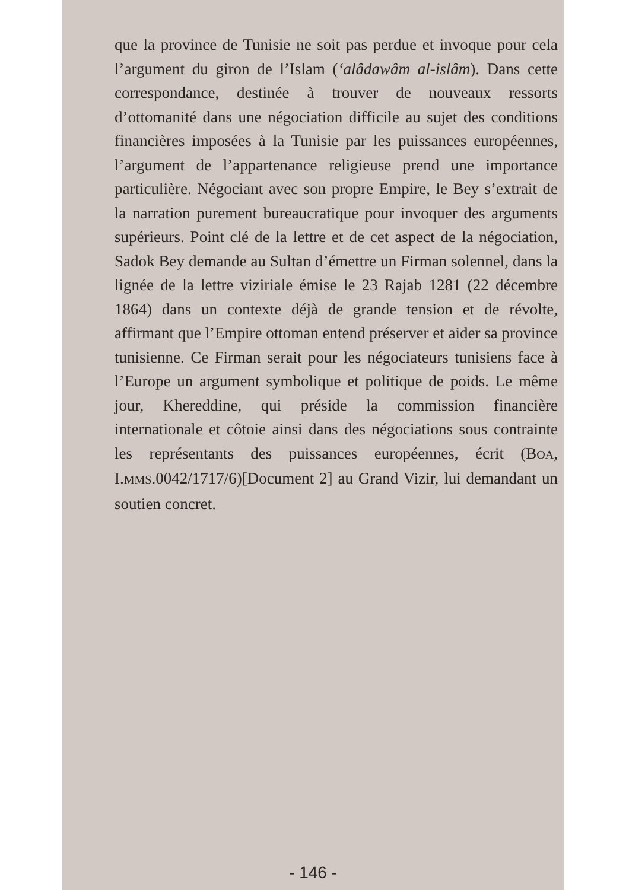que la province de Tunisie ne soit pas perdue et invoque pour cela l’argument du giron de l’Islam (‘alâdawâm al-islâm). Dans cette correspondance, destinée à trouver de nouveaux ressorts d’ottomanité dans une négociation difficile au sujet des conditions financières imposées à la Tunisie par les puissances européennes, l’argument de l’appartenance religieuse prend une importance particulière. Négociant avec son propre Empire, le Bey s’extrait de la narration purement bureaucratique pour invoquer des arguments supérieurs. Point clé de la lettre et de cet aspect de la négociation, Sadok Bey demande au Sultan d’émettre un Firman solennel, dans la lignée de la lettre viziriale émise le 23 Rajab 1281 (22 décembre 1864) dans un contexte déjà de grande tension et de révolte, affirmant que l’Empire ottoman entend préserver et aider sa province tunisienne. Ce Firman serait pour les négociateurs tunisiens face à l’Europe un argument symbolique et politique de poids. Le même jour, Khereddine, qui préside la commission financière internationale et côtoie ainsi dans des négociations sous contrainte les représentants des puissances européennes, écrit (BOA, I.MMS.0042/1717/6)[Document 2] au Grand Vizir, lui demandant un soutien concret.
- 146 -